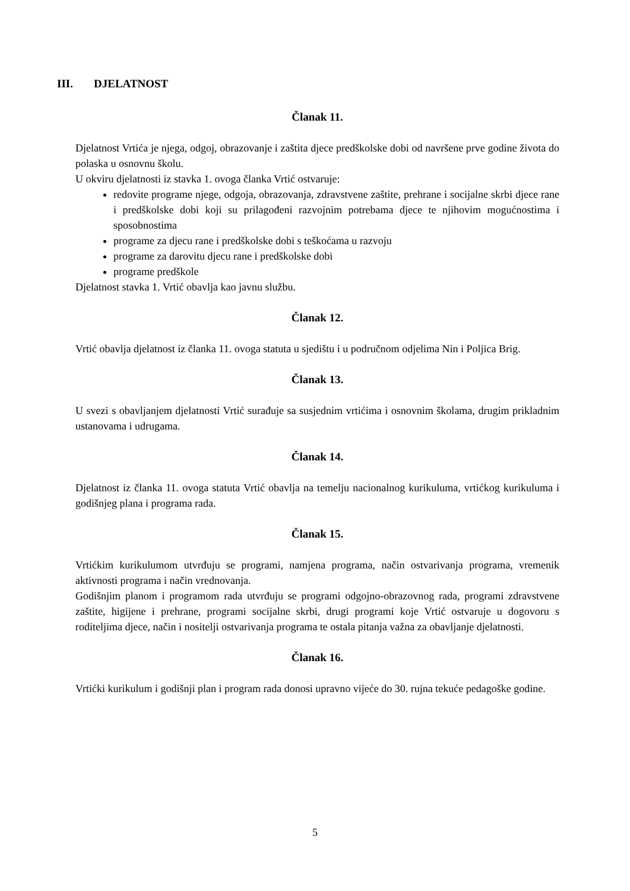III. DJELATNOST
Članak 11.
Djelatnost Vrtića je njega, odgoj, obrazovanje i zaštita djece predškolske dobi od navršene prve godine života do polaska u osnovnu školu.
U okviru djelatnosti iz stavka 1. ovoga članka Vrtić ostvaruje:
redovite programe njege, odgoja, obrazovanja, zdravstvene zaštite, prehrane i socijalne skrbi djece rane i predškolske dobi koji su prilagođeni razvojnim potrebama djece te njihovim mogućnostima i sposobnostima
programe za djecu rane i predškolske dobi s teškoćama u razvoju
programe za darovitu djecu rane i predškolske dobi
programe predškole
Djelatnost stavka 1. Vrtić obavlja kao javnu službu.
Članak 12.
Vrtić obavlja djelatnost iz članka 11. ovoga statuta u sjedištu i u područnom odjelima Nin i Poljica Brig.
Članak 13.
U svezi s obavljanjem djelatnosti Vrtić surađuje sa susjednim vrtićima i osnovnim školama, drugim prikladnim ustanovama i udrugama.
Članak 14.
Djelatnost iz članka 11. ovoga statuta Vrtić obavlja na temelju nacionalnog kurikuluma, vrtićkog kurikuluma i godišnjeg plana i programa rada.
Članak 15.
Vrtićkim kurikulumom utvrđuju se programi, namjena programa, način ostvarivanja programa, vremenik aktivnosti programa i način vrednovanja.
Godišnjim planom i programom rada utvrđuju se programi odgojno-obrazovnog rada, programi zdravstvene zaštite, higijene i prehrane, programi socijalne skrbi, drugi programi koje Vrtić ostvaruje u dogovoru s roditeljima djece, način i nositelji ostvarivanja programa te ostala pitanja važna za obavljanje djelatnosti.
Članak 16.
Vrtićki kurikulum i godišnji plan i program rada donosi upravno vijeće do 30. rujna tekuće pedagoške godine.
5